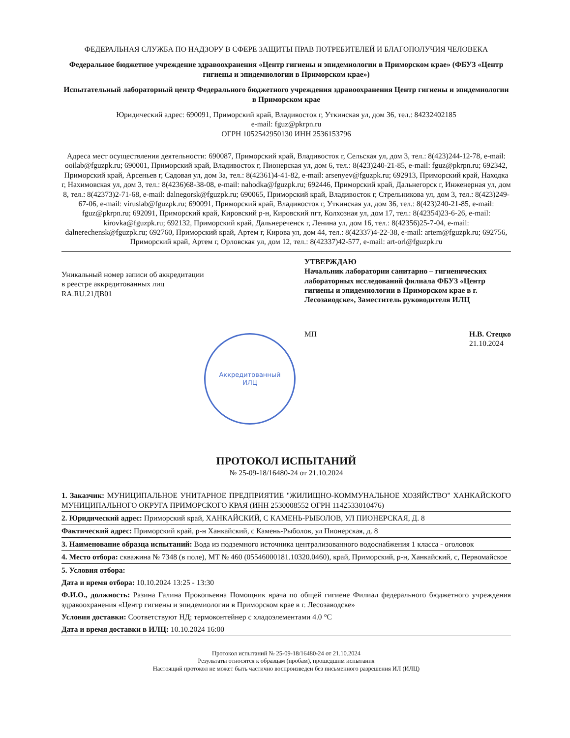ФЕДЕРАЛЬНАЯ СЛУЖБА ПО НАДЗОРУ В СФЕРЕ ЗАЩИТЫ ПРАВ ПОТРЕБИТЕЛЕЙ И БЛАГОПОЛУЧИЯ ЧЕЛОВЕКА
Федеральное бюджетное учреждение здравоохранения «Центр гигиены и эпидемиологии в Приморском крае» (ФБУЗ «Центр гигиены и эпидемиологии в Приморском крае»)
Испытательный лабораторный центр Федерального бюджетного учреждения здравоохранения Центр гигиены и эпидемиологии в Приморском крае
Юридический адрес: 690091, Приморский край, Владивосток г, Уткинская ул, дом 36, тел.: 84232402185
e-mail: fguz@pkrpn.ru
ОГРН 1052542950130 ИНН 2536153796
Адреса мест осуществления деятельности: 690087, Приморский край, Владивосток г, Сельская ул, дом 3, тел.: 8(423)244-12-78, e-mail: ooilab@fguzpk.ru; 690001, Приморский край, Владивосток г, Пионерская ул, дом 6, тел.: 8(423)240-21-85, e-mail: fguz@pkrpn.ru; 692342, Приморский край, Арсеньев г, Садовая ул, дом 3а, тел.: 8(42361)4-41-82, e-mail: arsenyev@fguzpk.ru; 692913, Приморский край, Находка г, Нахимовская ул, дом 3, тел.: 8(4236)68-38-08, e-mail: nahodka@fguzpk.ru; 692446, Приморский край, Дальнегорск г, Инженерная ул, дом 8, тел.: 8(42373)2-71-68, e-mail: dalnegorsk@fguzpk.ru; 690065, Приморский край, Владивосток г, Стрельникова ул, дом 3, тел.: 8(423)249-67-06, e-mail: viruslab@fguzpk.ru; 690091, Приморский край, Владивосток г, Уткинская ул, дом 36, тел.: 8(423)240-21-85, e-mail: fguz@pkrpn.ru; 692091, Приморский край, Кировский р-н, Кировский пгт, Колхозная ул, дом 17, тел.: 8(42354)23-6-26, e-mail: kirovka@fguzpk.ru; 692132, Приморский край, Дальнереченск г, Ленина ул, дом 16, тел.: 8(42356)25-7-04, e-mail: dalnerechensk@fguzpk.ru; 692760, Приморский край, Артем г, Кирова ул, дом 44, тел.: 8(42337)4-22-38, e-mail: artem@fguzpk.ru; 692756, Приморский край, Артем г, Орловская ул, дом 12, тел.: 8(42337)42-577, e-mail: art-orl@fguzpk.ru
Уникальный номер записи об аккредитации
в реестре аккредитованных лиц
RA.RU.21ДВ01
УТВЕРЖДАЮ
Начальник лаборатории санитарно – гигиенических лабораторных исследований филиала ФБУЗ «Центр гигиены и эпидемиологии в Приморском крае в г. Лесозаводске», Заместитель руководителя ИЛЦ
МП Н.В. Стецко
21.10.2024
Аккредитованный
ИЛЦ
ПРОТОКОЛ ИСПЫТАНИЙ
№ 25-09-18/16480-24 от 21.10.2024
1. Заказчик: МУНИЦИПАЛЬНОЕ УНИТАРНОЕ ПРЕДПРИЯТИЕ "ЖИЛИЩНО-КОММУНАЛЬНОЕ ХОЗЯЙСТВО" ХАНКАЙСКОГО МУНИЦИПАЛЬНОГО ОКРУГА ПРИМОРСКОГО КРАЯ (ИНН 2530008552 ОГРН 1142533010476)
2. Юридический адрес: Приморский край, ХАНКАЙСКИЙ, С КАМЕНЬ-РЫБОЛОВ, УЛ ПИОНЕРСКАЯ, Д. 8
Фактический адрес: Приморский край, р-н Ханкайский, с Камень-Рыболов, ул Пионерская, д. 8
3. Наименование образца испытаний: Вода из подземного источника централизованного водоснабжения 1 класса - оголовок
4. Место отбора: скважина № 7348 (в поле), МТ № 460 (05546000181.10320.0460), край, Приморский, р-н, Ханкайский, с, Первомайское
5. Условия отбора:
Дата и время отбора: 10.10.2024 13:25 - 13:30
Ф.И.О., должность: Разина Галина Прокопьевна Помощник врача по общей гигиене Филиал федерального бюджетного учреждения здравоохранения «Центр гигиены и эпидемиологии в Приморском крае в г. Лесозаводске»
Условия доставки: Соответствуют НД; термоконтейнер с хладоэлементами 4.0 °C
Дата и время доставки в ИЛЦ: 10.10.2024 16:00
Протокол испытаний № 25-09-18/16480-24 от 21.10.2024
Результаты относятся к образцам (пробам), прошедшим испытания
Настоящий протокол не может быть частично воспроизведен без письменного разрешения ИЛ (ИЛЦ)